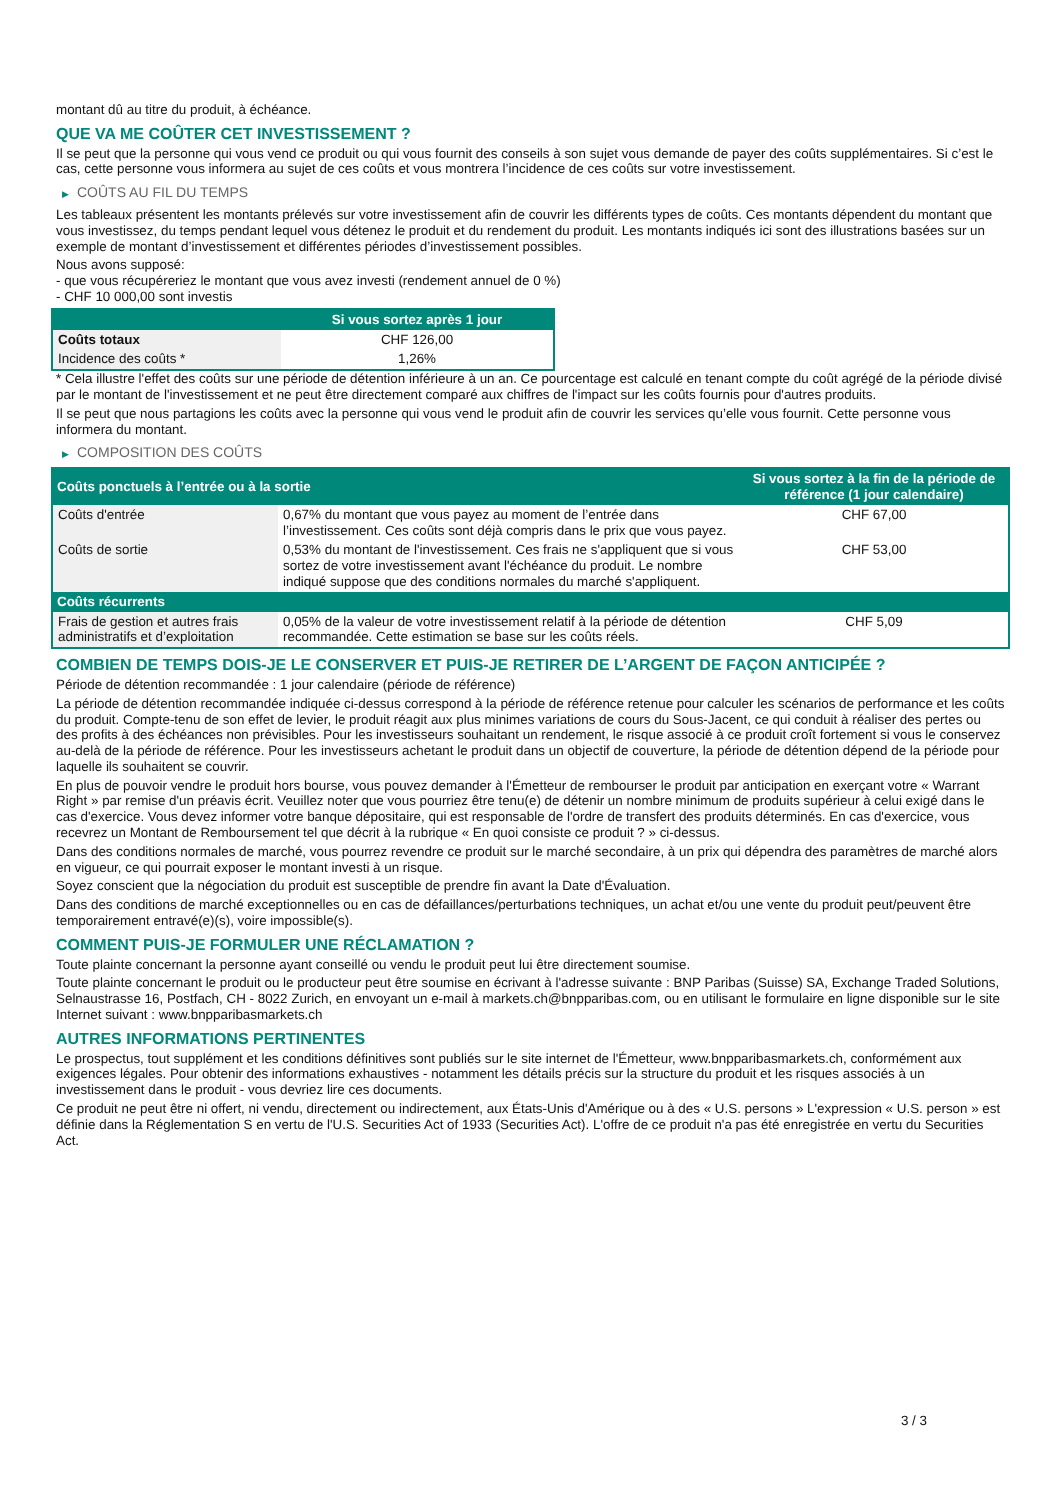montant dû au titre du produit, à échéance.
QUE VA ME COÛTER CET INVESTISSEMENT ?
Il se peut que la personne qui vous vend ce produit ou qui vous fournit des conseils à son sujet vous demande de payer des coûts supplémentaires. Si c’est le cas, cette personne vous informera au sujet de ces coûts et vous montrera l’incidence de ces coûts sur votre investissement.
▶ COÛTS AU FIL DU TEMPS
Les tableaux présentent les montants prélevés sur votre investissement afin de couvrir les différents types de coûts. Ces montants dépendent du montant que vous investissez, du temps pendant lequel vous détenez le produit et du rendement du produit. Les montants indiqués ici sont des illustrations basées sur un exemple de montant d’investissement et différentes périodes d’investissement possibles.
Nous avons supposé:
- que vous récupéreriez le montant que vous avez investi (rendement annuel de 0 %)
- CHF 10 000,00 sont investis
| | Si vous sortez après 1 jour |
| --- | --- |
| Coûts totaux | CHF 126,00 |
| Incidence des coûts * | 1,26% |
* Cela illustre l'effet des coûts sur une période de détention inférieure à un an. Ce pourcentage est calculé en tenant compte du coût agrégé de la période divisé par le montant de l'investissement et ne peut être directement comparé aux chiffres de l'impact sur les coûts fournis pour d'autres produits.
Il se peut que nous partagions les coûts avec la personne qui vous vend le produit afin de couvrir les services qu’elle vous fournit. Cette personne vous informera du montant.
▶ COMPOSITION DES COÛTS
| Coûts ponctuels à l’entrée ou à la sortie | | Si vous sortez à la fin de la période de référence (1 jour calendaire) |
| --- | --- | --- |
| Coûts d'entrée | 0,67% du montant que vous payez au moment de l’entrée dans l’investissement. Ces coûts sont déjà compris dans le prix que vous payez. | CHF 67,00 |
| Coûts de sortie | 0,53% du montant de l'investissement. Ces frais ne s'appliquent que si vous sortez de votre investissement avant l'échéance du produit. Le nombre indiqué suppose que des conditions normales du marché s'appliquent. | CHF 53,00 |
| Coûts récurrents | | |
| Frais de gestion et autres frais administratifs et d’exploitation | 0,05% de la valeur de votre investissement relatif à la période de détention recommandée. Cette estimation se base sur les coûts réels. | CHF 5,09 |
COMBIEN DE TEMPS DOIS-JE LE CONSERVER ET PUIS-JE RETIRER DE L’ARGENT DE FAÇON ANTICIPÉE ?
Période de détention recommandée : 1 jour calendaire (période de référence)
La période de détention recommandée indiquée ci-dessus correspond à la période de référence retenue pour calculer les scénarios de performance et les coûts du produit. Compte-tenu de son effet de levier, le produit réagit aux plus minimes variations de cours du Sous-Jacent, ce qui conduit à réaliser des pertes ou des profits à des échéances non prévisibles. Pour les investisseurs souhaitant un rendement, le risque associé à ce produit croît fortement si vous le conservez au-delà de la période de référence. Pour les investisseurs achetant le produit dans un objectif de couverture, la période de détention dépend de la période pour laquelle ils souhaitent se couvrir.
En plus de pouvoir vendre le produit hors bourse, vous pouvez demander à l'Émetteur de rembourser le produit par anticipation en exerçant votre « Warrant Right » par remise d'un préavis écrit. Veuillez noter que vous pourriez être tenu(e) de détenir un nombre minimum de produits supérieur à celui exigé dans le cas d'exercice. Vous devez informer votre banque dépositaire, qui est responsable de l'ordre de transfert des produits déterminés. En cas d'exercice, vous recevrez un Montant de Remboursement tel que décrit à la rubrique « En quoi consiste ce produit ? » ci-dessus.
Dans des conditions normales de marché, vous pourrez revendre ce produit sur le marché secondaire, à un prix qui dépendra des paramètres de marché alors en vigueur, ce qui pourrait exposer le montant investi à un risque.
Soyez conscient que la négociation du produit est susceptible de prendre fin avant la Date d'Évaluation.
Dans des conditions de marché exceptionnelles ou en cas de défaillances/perturbations techniques, un achat et/ou une vente du produit peut/peuvent être temporairement entravé(e)(s), voire impossible(s).
COMMENT PUIS-JE FORMULER UNE RÉCLAMATION ?
Toute plainte concernant la personne ayant conseillé ou vendu le produit peut lui être directement soumise.
Toute plainte concernant le produit ou le producteur peut être soumise en écrivant à l'adresse suivante : BNP Paribas (Suisse) SA, Exchange Traded Solutions, Selnaustrasse 16, Postfach, CH - 8022 Zurich, en envoyant un e-mail à markets.ch@bnpparibas.com, ou en utilisant le formulaire en ligne disponible sur le site Internet suivant : www.bnpparibasmarkets.ch
AUTRES INFORMATIONS PERTINENTES
Le prospectus, tout supplément et les conditions définitives sont publiés sur le site internet de l'Émetteur, www.bnpparibasmarkets.ch, conformément aux exigences légales. Pour obtenir des informations exhaustives - notamment les détails précis sur la structure du produit et les risques associés à un investissement dans le produit - vous devriez lire ces documents.
Ce produit ne peut être ni offert, ni vendu, directement ou indirectement, aux États-Unis d'Amérique ou à des « U.S. persons » L'expression « U.S. person » est définie dans la Réglementation S en vertu de l'U.S. Securities Act of 1933 (Securities Act). L'offre de ce produit n'a pas été enregistrée en vertu du Securities Act.
3 / 3